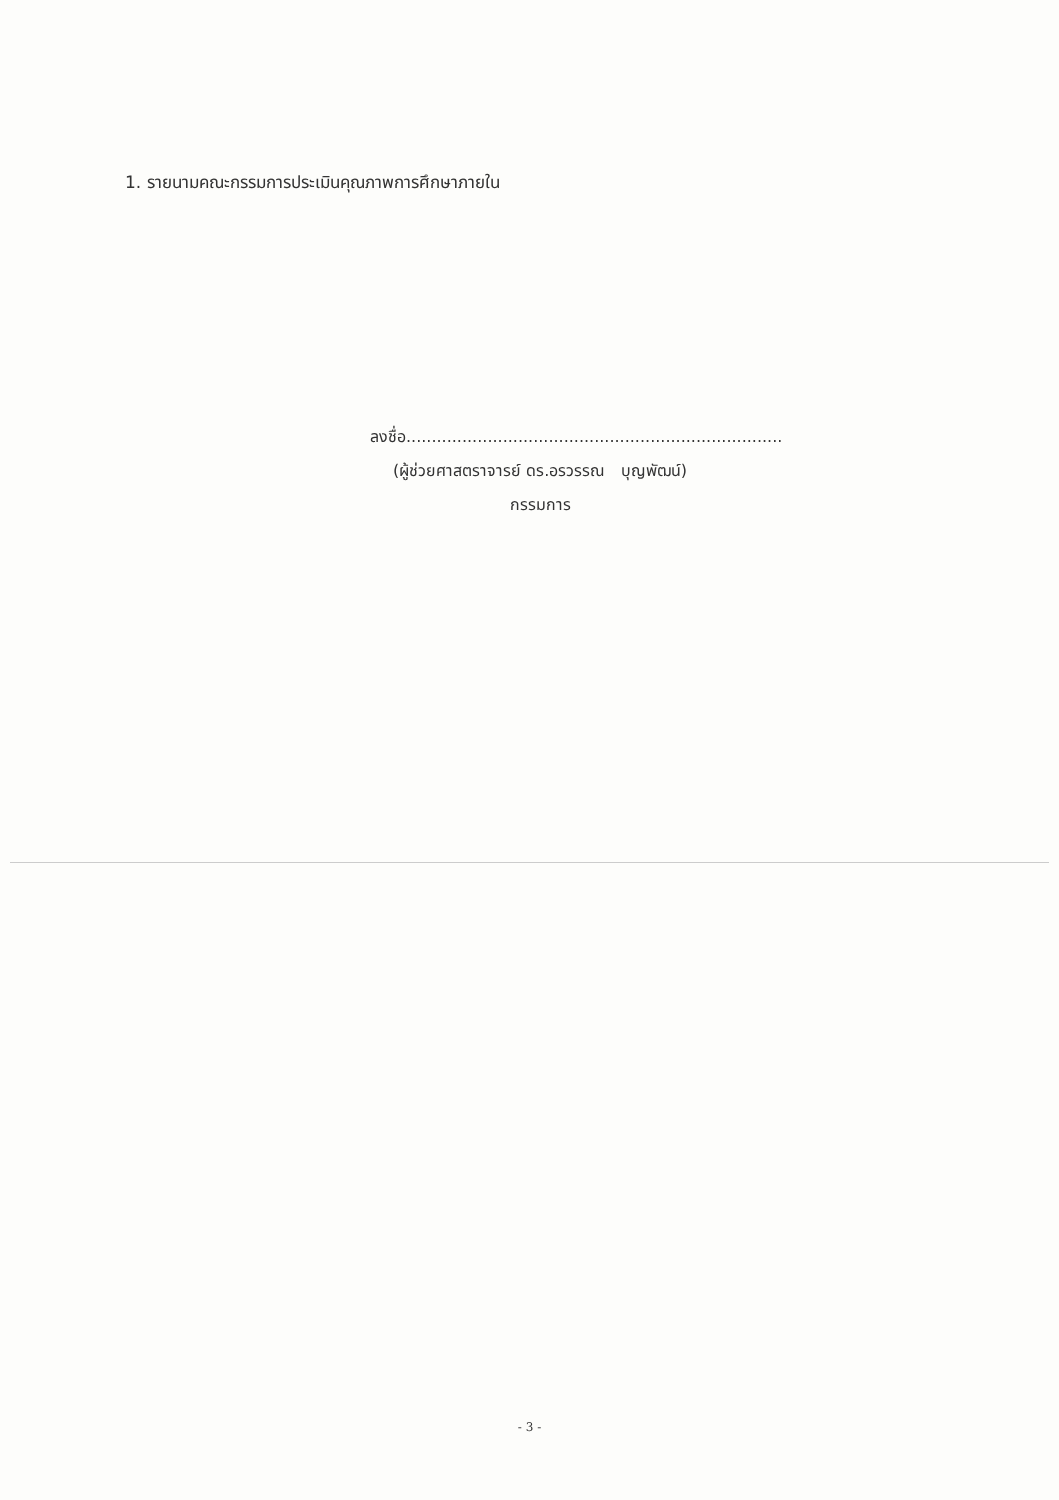1. รายนามคณะกรรมการประเมินคุณภาพการศึกษาภายใน
ลงชื่อ..........................................................................
(ผู้ช่วยศาสตราจารย์ ดร.อรวรรณ บุญพัฒน์)
กรรมการ
- 3 -